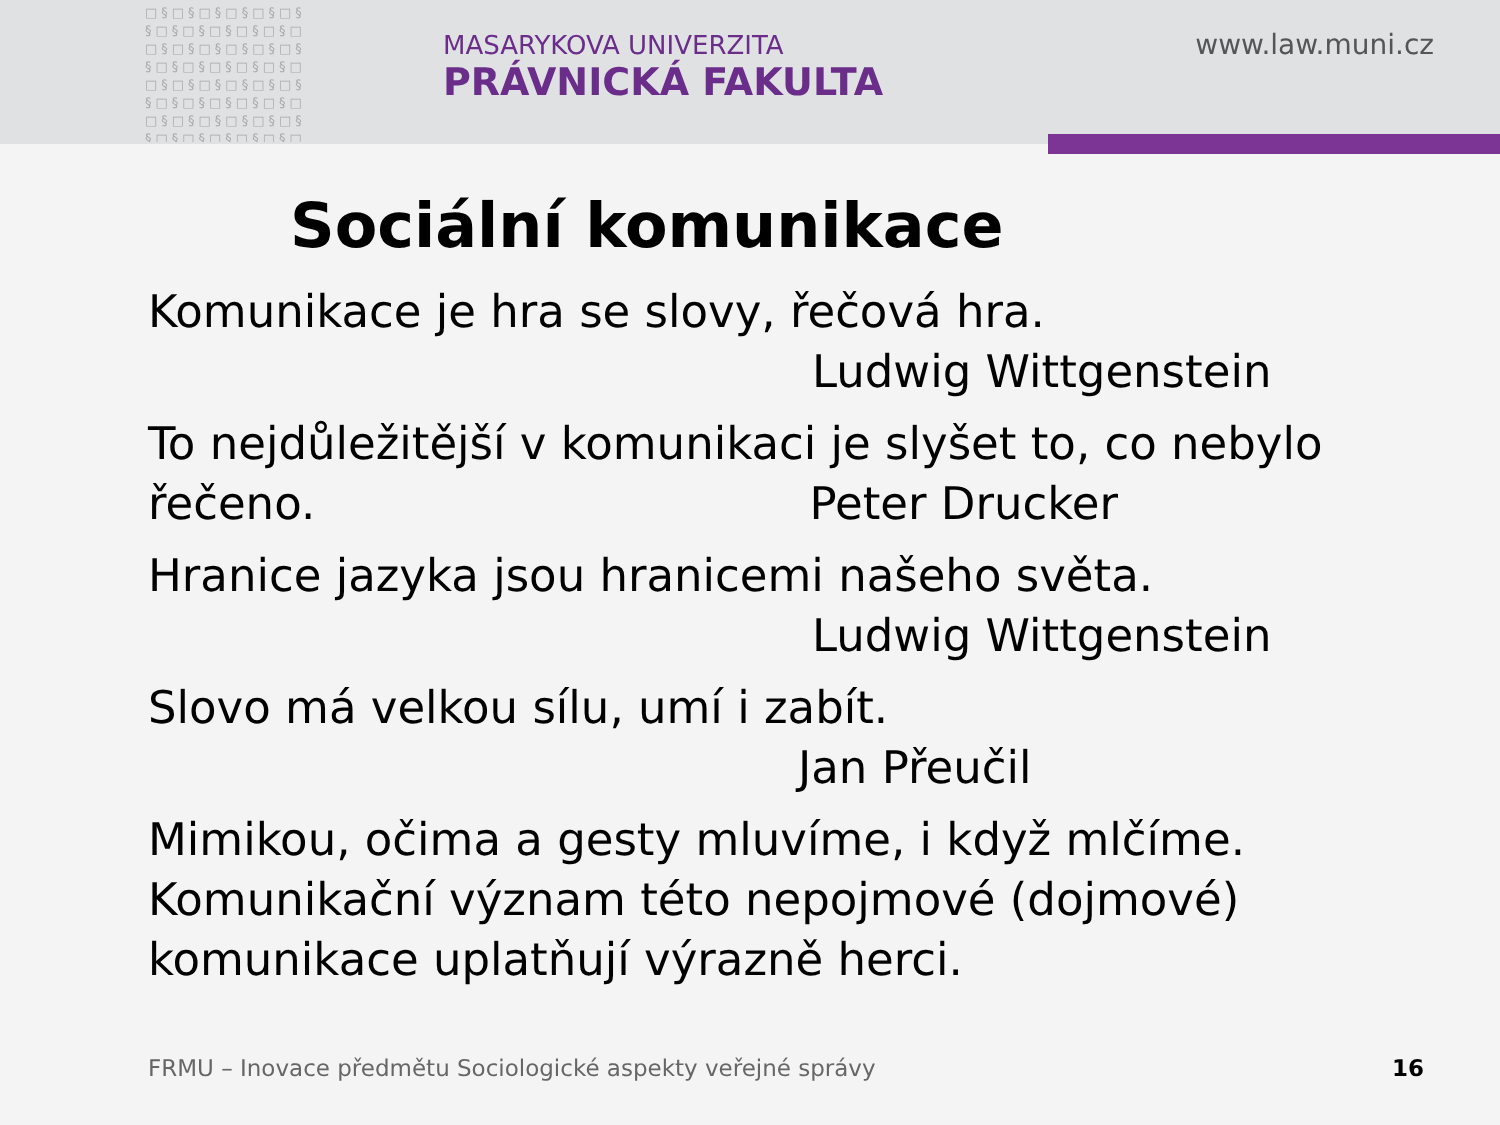□§□§□§□§□§□§ §□§□§□§□§□§□ □§□§□§□§□§□§ §□§□§□§□§□§□ □§□§□§□§□§□§ §□§□§□§□§□§□ □§□§□§□§□§□§ §□§□§□§□§□§□
MASARYKOVA UNIVERZITA
PRÁVNICKÁ FAKULTA
www.law.muni.cz
Sociální komunikace
Komunikace je hra se slovy, řečová hra.
Ludwig Wittgenstein
To nejdůležitější v komunikaci je slyšet to, co nebylo řečeno. Peter Drucker
Hranice jazyka jsou hranicemi našeho světa.
Ludwig Wittgenstein
Slovo má velkou sílu, umí i zabít.
Jan Přeučil
Mimikou, očima a gesty mluvíme, i když mlčíme. Komunikační význam této nepojmové (dojmové) komunikace uplatňují výrazně herci.
FRMU – Inovace předmětu Sociologické aspekty veřejné správy
16